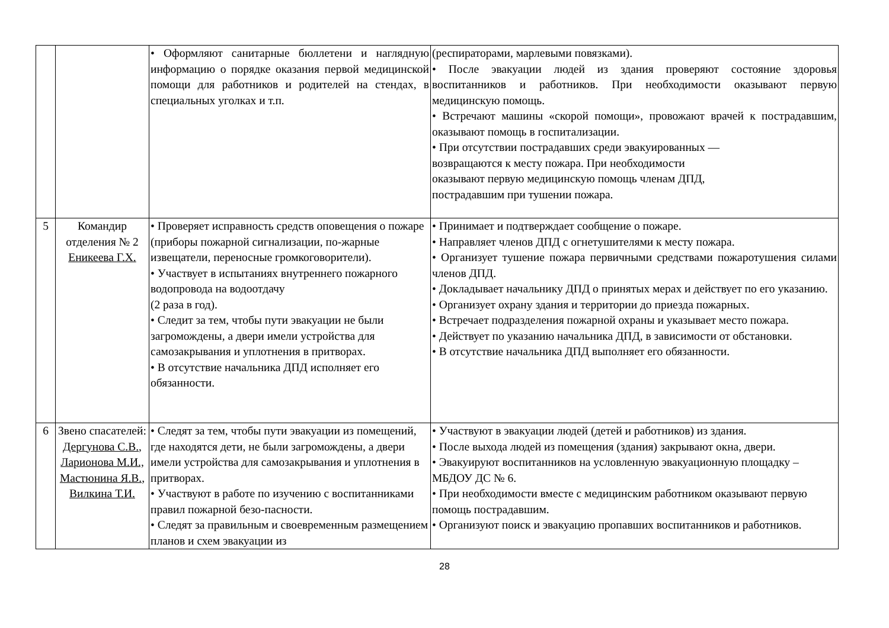| | | • Оформляют санитарные бюллетени и наглядную информацию о порядке оказания первой медицинской помощи для работников и родителей на стендах, в специальных уголках и т.п. | (респираторами, марлевыми повязками). • После эвакуации людей из здания проверяют состояние здоровья воспитанников и работников. При необходимости оказывают первую медицинскую помощь. • Встречают машины «скорой помощи», провожают врачей к пострадавшим, оказывают помощь в госпитализации. • При отсутствии пострадавших среди эвакуированных — возвращаются к месту пожара. При необходимости оказывают первую медицинскую помощь членам ДПД, пострадавшим при тушении пожара. |
| 5 | Командир отделения № 2 Еникеева Г.Х. | • Проверяет исправность средств оповещения о пожаре (приборы пожарной сигнализации, по-жарные извещатели, переносные громкоговорители). • Участвует в испытаниях внутреннего пожарного водопровода на водоотдачу (2 раза в год). • Следит за тем, чтобы пути эвакуации не были загромождены, а двери имели устройства для самозакрывания и уплотнения в притворах. • В отсутствие начальника ДПД исполняет его обязанности. | • Принимает и подтверждает сообщение о пожаре. • Направляет членов ДПД с огнетушителями к месту пожара. • Организует тушение пожара первичными средствами пожаротушения силами членов ДПД. • Докладывает начальнику ДПД о принятых мерах и действует по его указанию. • Организует охрану здания и территории до приезда пожарных. • Встречает подразделения пожарной охраны и указывает место пожара. • Действует по указанию начальника ДПД, в зависимости от обстановки. • В отсутствие начальника ДПД выполняет его обязанности. |
| 6 | Звено спасателей: Дергунова С.В., Ларионова М.И., Мастюнина Я.В., Вилкина Т.И. | • Следят за тем, чтобы пути эвакуации из помещений, где находятся дети, не были загромождены, а двери имели устройства для самозакрывания и уплотнения в притворах. • Участвуют в работе по изучению с воспитанниками правил пожарной безо-пасности. • Следят за правильным и своевременным размещением планов и схем эвакуации из | • Участвуют в эвакуации людей (детей и работников) из здания. • После выхода людей из помещения (здания) закрывают окна, двери. • Эвакуируют воспитанников на условленную эвакуационную площадку – МБДОУ ДС № 6. • При необходимости вместе с медицинским работником оказывают первую помощь пострадавшим. • Организуют поиск и эвакуацию пропавших воспитанников и работников. |
28